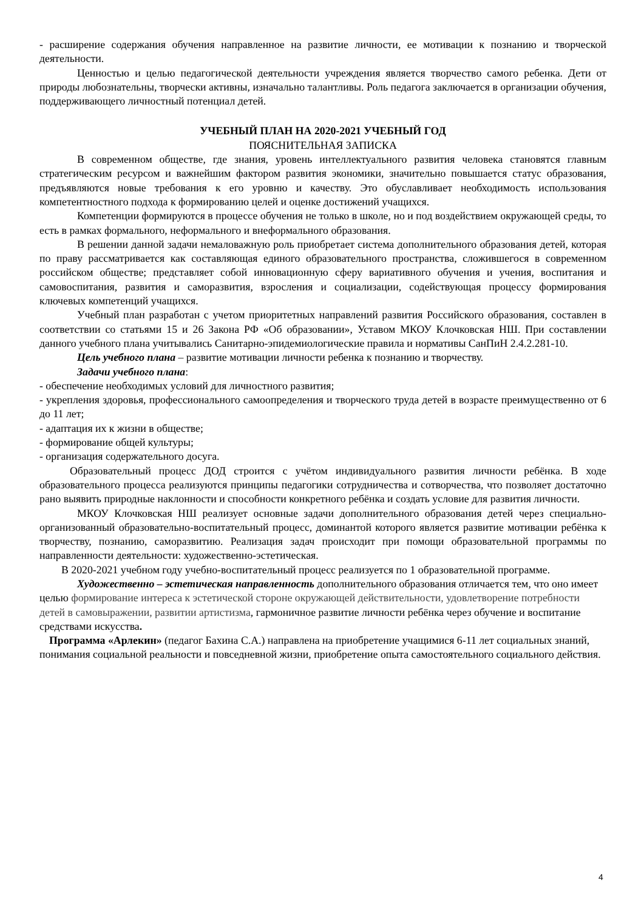- расширение содержания обучения направленное на развитие личности, ее мотивации к познанию и творческой деятельности.
Ценностью и целью педагогической деятельности учреждения является творчество самого ребенка. Дети от природы любознательны, творчески активны, изначально талантливы. Роль педагога заключается в организации обучения, поддерживающего личностный потенциал детей.
УЧЕБНЫЙ ПЛАН НА 2020-2021 УЧЕБНЫЙ ГОД
ПОЯСНИТЕЛЬНАЯ ЗАПИСКА
В современном обществе, где знания, уровень интеллектуального развития человека становятся главным стратегическим ресурсом и важнейшим фактором развития экономики, значительно повышается статус образования, предъявляются новые требования к его уровню и качеству. Это обуславливает необходимость использования компетентностного подхода к формированию целей и оценке достижений учащихся.
Компетенции формируются в процессе обучения не только в школе, но и под воздействием окружающей среды, то есть в рамках формального, неформального и внеформального образования.
В решении данной задачи немаловажную роль приобретает система дополнительного образования детей, которая по праву рассматривается как составляющая единого образовательного пространства, сложившегося в современном российском обществе; представляет собой инновационную сферу вариативного обучения и учения, воспитания и самовоспитания, развития и саморазвития, взросления и социализации, содействующая процессу формирования ключевых компетенций учащихся.
Учебный план разработан с учетом приоритетных направлений развития Российского образования, составлен в соответствии со статьями 15 и 26 Закона РФ «Об образовании», Уставом МКОУ Клочковская НШ. При составлении данного учебного плана учитывались Санитарно-эпидемиологические правила и нормативы СанПиН 2.4.2.281-10.
Цель учебного плана – развитие мотивации личности ребенка к познанию и творчеству.
Задачи учебного плана:
- обеспечение необходимых условий для личностного развития;
- укрепления здоровья, профессионального самоопределения и творческого труда детей в возрасте преимущественно от 6 до 11 лет;
- адаптация их к жизни в обществе;
- формирование общей культуры;
- организация содержательного досуга.
Образовательный процесс ДОД строится с учётом индивидуального развития личности ребёнка. В ходе образовательного процесса реализуются принципы педагогики сотрудничества и сотворчества, что позволяет достаточно рано выявить природные наклонности и способности конкретного ребёнка и создать условие для развития личности.
МКОУ Клочковская НШ реализует основные задачи дополнительного образования детей через специально-организованный образовательно-воспитательный процесс, доминантой которого является развитие мотивации ребёнка к творчеству, познанию, саморазвитию. Реализация задач происходит при помощи образовательной программы по направленности деятельности: художественно-эстетическая.
В 2020-2021 учебном году учебно-воспитательный процесс реализуется по 1 образовательной программе.
Художественно – эстетическая направленность дополнительного образования отличается тем, что оно имеет целью формирование интереса к эстетической стороне окружающей действительности, удовлетворение потребности детей в самовыражении, развитии артистизма, гармоничное развитие личности ребёнка через обучение и воспитание средствами искусства.
Программа «Арлекин» (педагог Бахина С.А.) направлена на приобретение учащимися 6-11 лет социальных знаний, понимания социальной реальности и повседневной жизни, приобретение опыта самостоятельного социального действия.
4